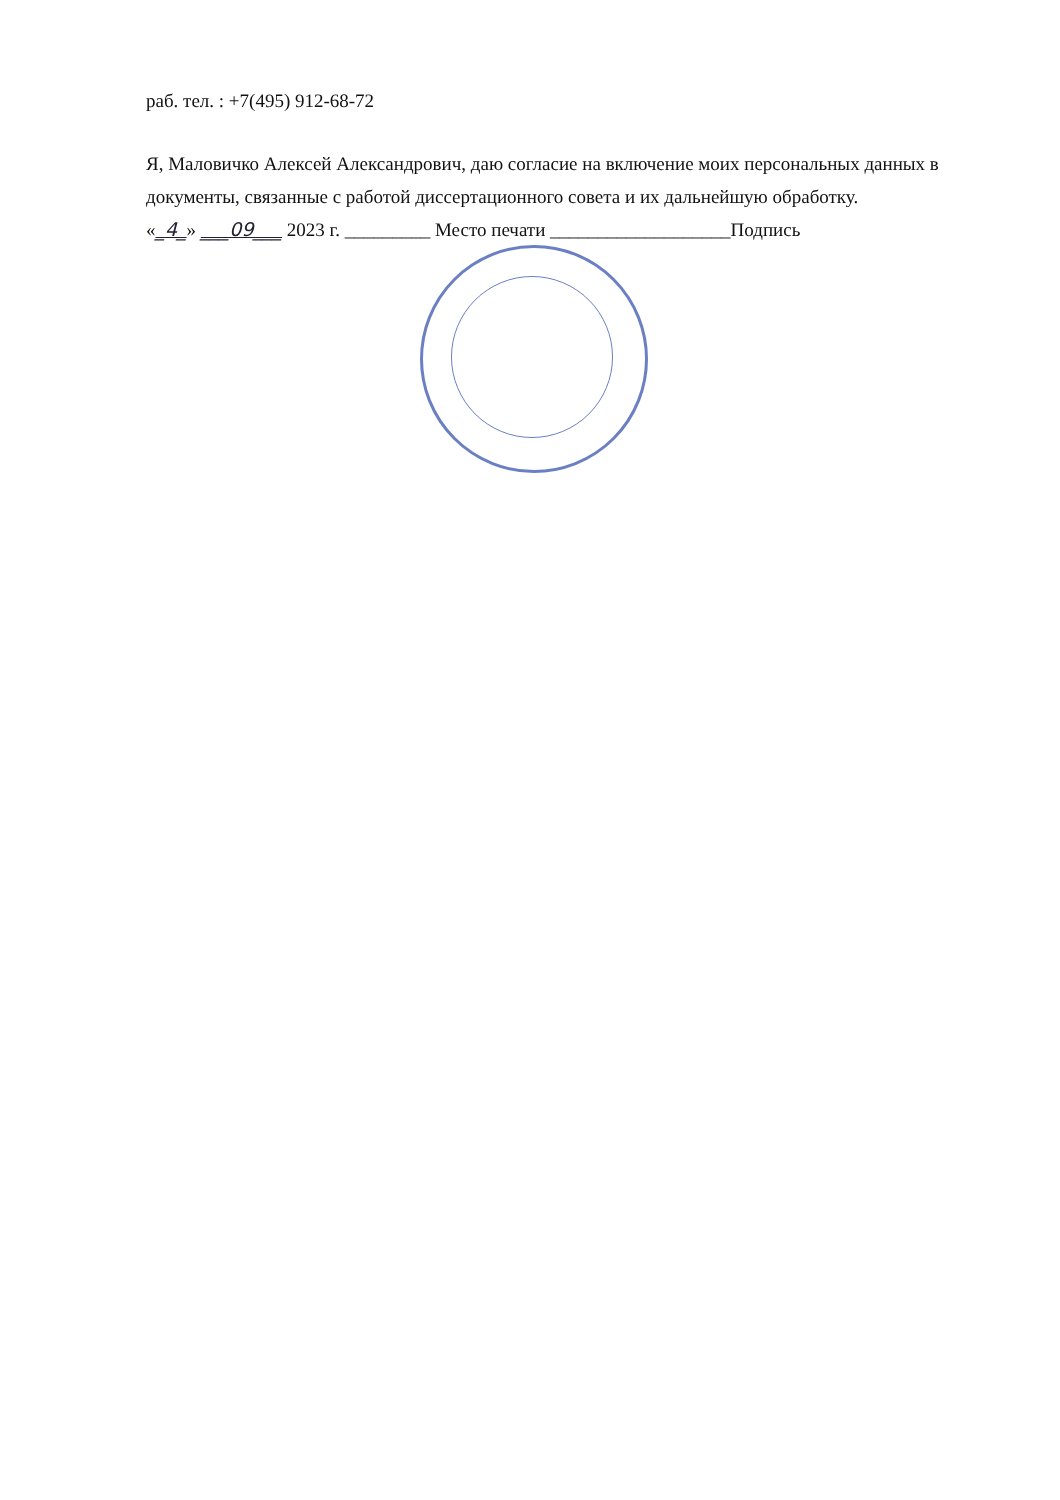раб. тел. : +7(495) 912-68-72
Я, Маловичко Алексей Александрович, даю согласие на включение моих персональных данных в документы, связанные с работой диссертационного совета и их дальнейшую обработку.
«_4_» ___09___ 2023 г. _________ Место печати ___________________Подпись